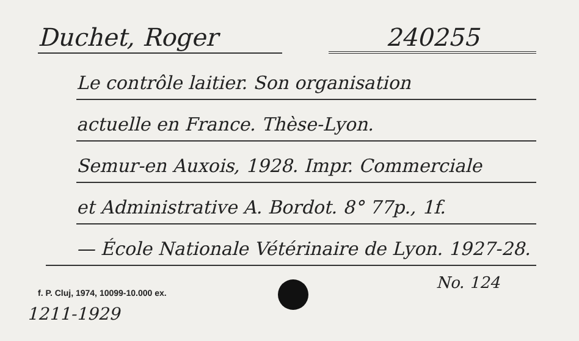Duchet, Roger 240255
Le contrôle laitier. Son organisation
actuelle en France. Thèse-Lyon.
Semur-en Auxois, 1928. Impr. Commerciale
et Administrative A. Bordot. 8° 77p., 1f.
— École Nationale Vétérinaire de Lyon. 1927-28.
No. 124
f. P. Cluj, 1974, 10099-10.000 ex.
1211-1929